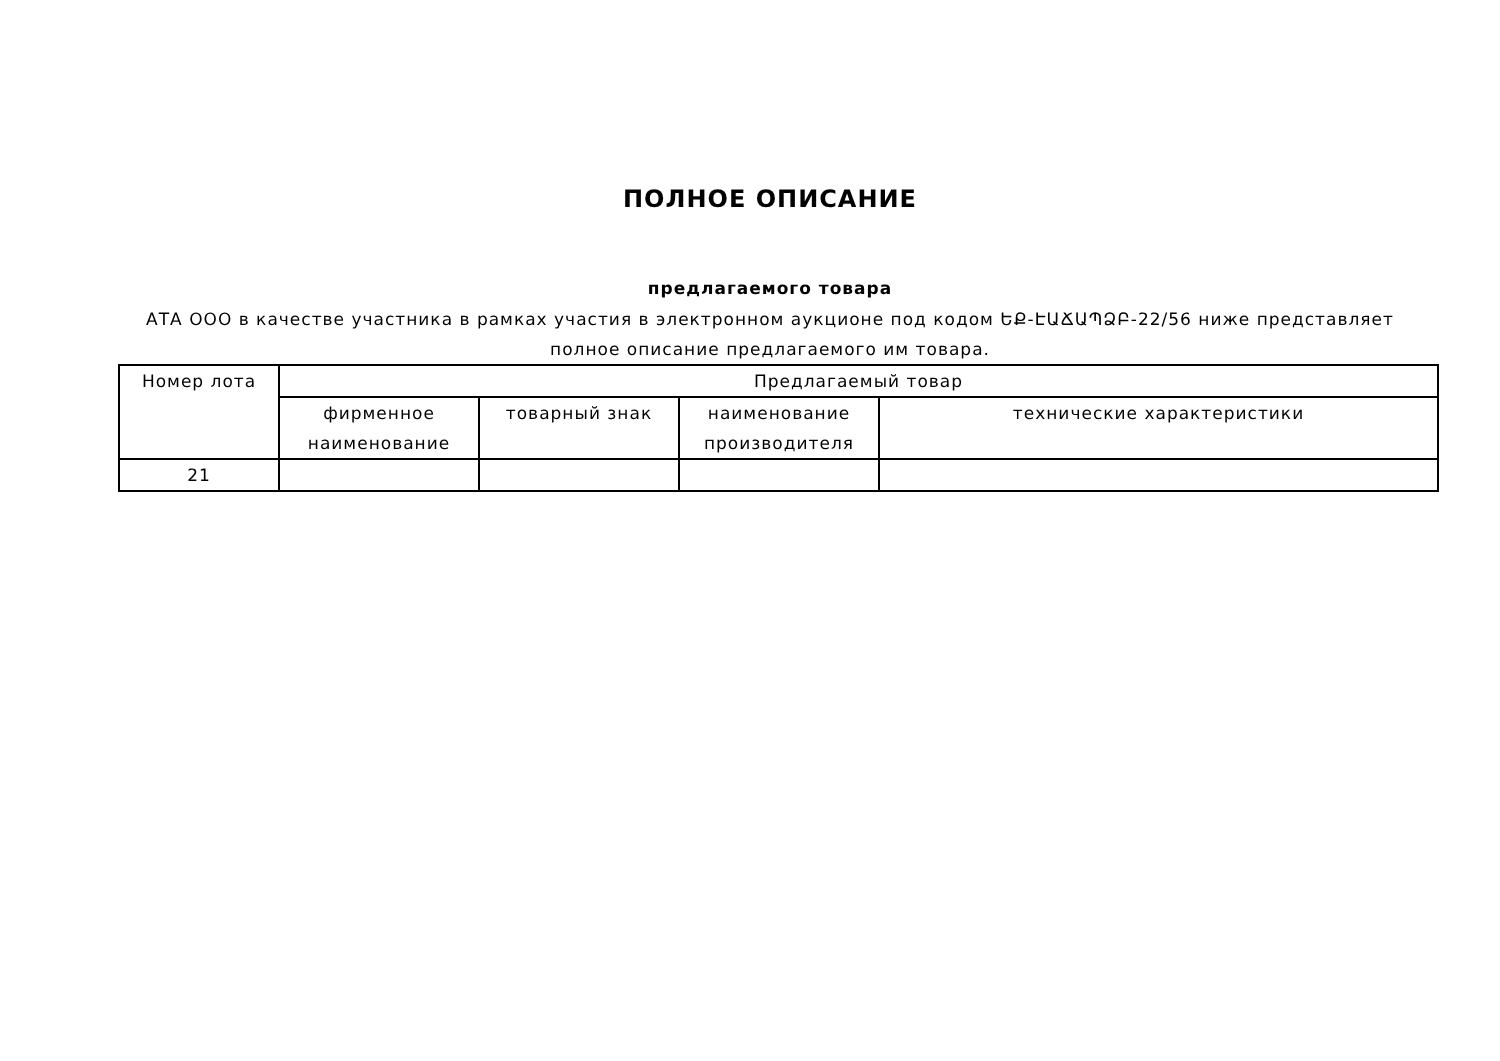ПОЛНОЕ ОПИСАНИЕ
предлагаемого товара
АТА ООО в качестве участника в рамках участия в электронном аукционе под кодом ԵՔ-ԷԱՃԱՊՁԲ-22/56 ниже представляет полное описание предлагаемого им товара.
| Номер лота | Предлагаемый товар | | | |
| --- | --- | --- | --- | --- |
| | фирменное наименование | товарный знак | наименование производителя | технические характеристики |
| 21 | | | | |